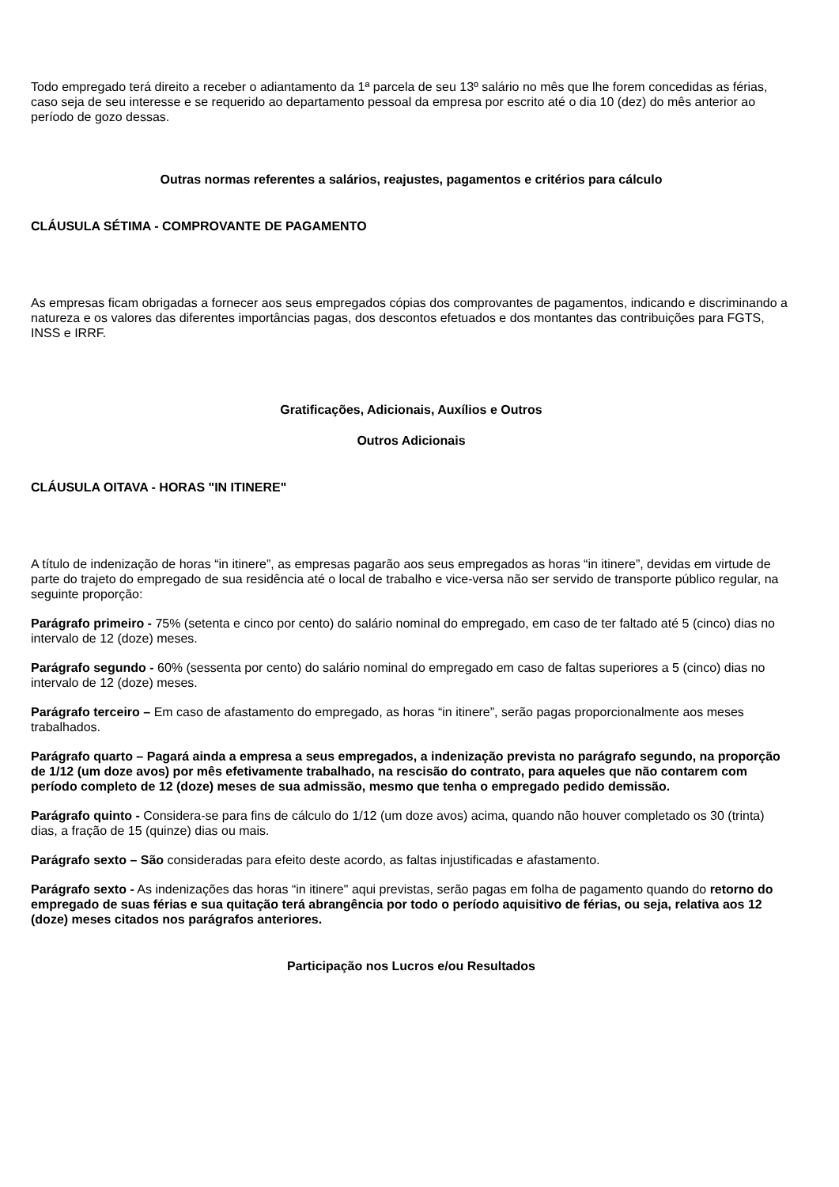Todo empregado terá direito a receber o adiantamento da 1ª parcela de seu 13º salário no mês que lhe forem concedidas as férias, caso seja de seu interesse e se requerido ao departamento pessoal da empresa por escrito até o dia 10 (dez) do mês anterior ao período de gozo dessas.
Outras normas referentes a salários, reajustes, pagamentos e critérios para cálculo
CLÁUSULA SÉTIMA - COMPROVANTE DE PAGAMENTO
As empresas ficam obrigadas a fornecer aos seus empregados cópias dos comprovantes de pagamentos, indicando e discriminando a natureza e os valores das diferentes importâncias pagas, dos descontos efetuados e dos montantes das contribuições para FGTS, INSS e IRRF.
Gratificações, Adicionais, Auxílios e Outros
Outros Adicionais
CLÁUSULA OITAVA - HORAS "IN ITINERE"
A título de indenização de horas “in itinere”, as empresas pagarão aos seus empregados as horas “in itinere”, devidas em virtude de parte do trajeto do empregado de sua residência até o local de trabalho e vice-versa não ser servido de transporte público regular, na seguinte proporção:
Parágrafo primeiro - 75% (setenta e cinco por cento) do salário nominal do empregado, em caso de ter faltado até 5 (cinco) dias no intervalo de 12 (doze) meses.
Parágrafo segundo - 60% (sessenta por cento) do salário nominal do empregado em caso de faltas superiores a 5 (cinco) dias no intervalo de 12 (doze) meses.
Parágrafo terceiro – Em caso de afastamento do empregado, as horas “in itinere”, serão pagas proporcionalmente aos meses trabalhados.
Parágrafo quarto – Pagará ainda a empresa a seus empregados, a indenização prevista no parágrafo segundo, na proporção de 1/12 (um doze avos) por mês efetivamente trabalhado, na rescisão do contrato, para aqueles que não contarem com período completo de 12 (doze) meses de sua admissão, mesmo que tenha o empregado pedido demissão.
Parágrafo quinto - Considera-se para fins de cálculo do 1/12 (um doze avos) acima, quando não houver completado os 30 (trinta) dias, a fração de 15 (quinze) dias ou mais.
Parágrafo sexto – São consideradas para efeito deste acordo, as faltas injustificadas e afastamento.
Parágrafo sexto - As indenizações das horas “in itinere" aqui previstas, serão pagas em folha de pagamento quando do retorno do empregado de suas férias e sua quitação terá abrangência por todo o período aquisitivo de férias, ou seja, relativa aos 12 (doze) meses citados nos parágrafos anteriores.
Participação nos Lucros e/ou Resultados